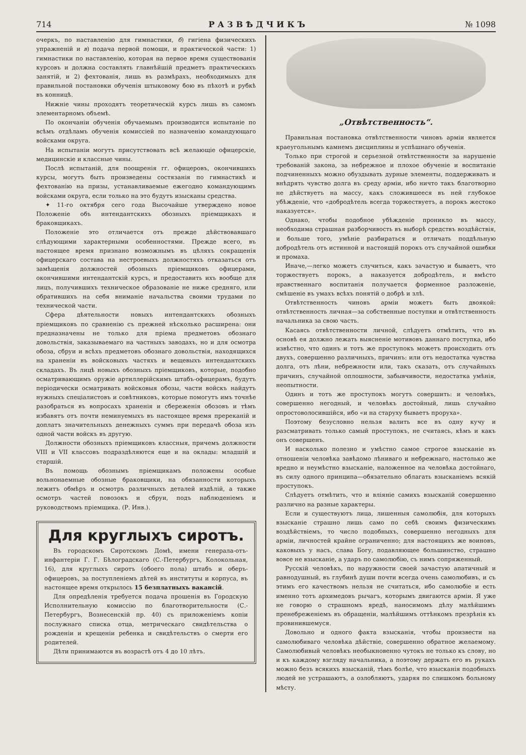714 РАЗВѢДЧИКЪ № 1098
очеркъ, по наставленію для гимнастики, б) гигіена физическихъ упражненій и в) подача первой помощи, и практической части: 1) гимнастики по наставленію, которая на первое время существованія курсовъ и должна составлять главнѣйшій предметъ практическихъ занятій, и 2) фехтованія, лишь въ размѣрахъ, необходимыхъ для правильной постановки обученія штыковому бою въ пѣхотѣ и рубкѣ въ конницѣ.
Нижніе чины проходятъ теоретическій курсъ лишь въ самомъ элементарномъ объемѣ.
По окончаніи обученія обучаемымъ производится испытаніе по всѣмъ отдѣламъ обученія комиссіей по назначенію командующаго войсками округа.
На испытаніи могутъ присутствовать всѣ желающіе офицерскіе, медицинскіе и классные чины.
Послѣ испытаній, для поощренія гг. офицеровъ, окончившихъ курсы, могутъ быть произведены состязанія по гимнастикѣ и фехтованію на призы, устанавливаемые ежегодно командующимъ войсками округа, если только на это будутъ изысканы средства.
✦ 11-го октября сего года Высочайше утверждено новое Положеніе объ интендантскихъ обозныхъ пріемщикахъ и браковщикахъ.
Положеніе это отличается отъ прежде дѣйствовавшаго слѣдующими характерными особенностями. Прежде всего, въ настоящее время признано возможнымъ въ цѣляхъ сокращенія офицерскаго состава на нестроевыхъ должностяхъ отказаться отъ замѣщенія должностей обозныхъ пріемщиковъ офицерами, окончившими интендантскій курсъ, и предоставить ихъ вообще для лицъ, получившихъ техническое образованіе не ниже средняго, или обратившихъ на себя вниманіе начальства своими трудами по технической части.
Сфера дѣятельности новыхъ интендантскихъ обозныхъ пріемщиковъ по сравненію съ прежней нѣсколько расширена: они предназначены не только для пріема предметовъ обознаго довольствія, заказываемаго на частныхъ заводахъ, но и для осмотра обоза, сбруи и всѣхъ предметовъ обознаго довольствія, находящихся на храненіи въ войсковыхъ частяхъ и вещевыхъ интендантскихъ складахъ. Въ лицѣ новыхъ обозныхъ пріемщиковъ, которые, подобно осматривающимъ оружіе артиллерійскимъ штабъ-офицерамъ, будутъ періодически осматривать войсковыя обозы, части войскъ найдутъ нужныхъ спеціалистовъ и совѣтниковъ, которые помогутъ имъ точнѣе разобраться въ вопросахъ храненія и сбереженія обозовъ и тѣмъ избавятъ отъ почти неминуемыхъ въ настоящее время пререканій и доплатъ значительныхъ денежныхъ суммъ при передачѣ обоза изъ одной части войскъ въ другую.
Должности обозныхъ пріемщиковъ классныя, причемъ должности VIII и VII классовъ подраздѣляются еще и на оклады: младшій и старшій.
Въ помощь обознымъ пріемщикамъ положены особые вольнонаемные обозные браковщики, на обязанности которыхъ лежитъ обмѣръ и осмотръ различныхъ деталей издѣлій, а также осмотръ частей повозокъ и сбруи, подъ наблюденіемъ и руководствомъ пріемщика. (Р. Инв.).
Для круглыхъ сиротъ.
Въ городскомъ Сиротскомъ Домѣ, имени генерала-отъ-инфантеріи Г. Г. Бѣлоградскаго (С.-Петербургъ, Колокольная, 16), для круглыхъ сиротъ (обоего пола) штабъ и оберъ-офицеровъ, за поступленіемъ дѣтей въ институты и корпуса, въ настоящее время открылось 15 безплатныхъ вакансій.
Для опредѣленія требуется подача прошенія въ Городскую Исполнительную комиссію по благотворительности (С.-Петербургъ, Вознесенскій пр. 40) съ приложеніемъ копіи послужнаго списка отца, метрическаго свидѣтельства о рожденіи и крещеніи ребенка и свидѣтельствъ о смерти его родителей.
Дѣти принимаются въ возрастѣ отъ 4 до 10 лѣтъ.
„Отвѣтственность“.
Правильная постановка отвѣтственности чиновъ арміи является краеугольнымъ камнемъ дисциплины и успѣшнаго обученія.
Только при строгой и серьезной отвѣтственности за нарушеніе требованій закона, за небрежное и плохое обученіе и воспитаніе подчиненныхъ можно обуздывать дурные элементы, поддерживать и внѣдрять чувство долга въ среду арміи, ибо ничто такъ благотворно не дѣйствуетъ на массу, какъ сложившееся въ ней глубокое убѣжденіе, что «добродѣтель всегда торжествуетъ, а порокъ жестоко наказуется».
Однако, чтобы подобное убѣжденіе проникло въ массу, необходима страшная разборчивость въ выборѣ средствъ воздѣйствія, и больше того, умѣніе разбираться и отличать поддѣльную добродѣтель отъ истинной и настоящій порокъ отъ случайной ошибки и промаха.
Иначе,—легко можетъ случиться, какъ зачастую и бываетъ, что торжествуетъ порокъ, а наказуется добродѣтель, и вмѣсто нравственнаго воспитанія получается форменное разложеніе, смѣшеніе въ умахъ всѣхъ понятій о добрѣ и злѣ.
Отвѣтственность чиновъ арміи можетъ быть двоякой: отвѣтственность личная—за собственные поступки и отвѣтственность начальника за свою часть.
Касаясь отвѣтственности личной, слѣдуетъ отмѣтить, что въ основѣ ея должно лежать выясненіе мотивовъ даннаго поступка, ибо извѣстно, что одинъ и тотъ же проступокъ можетъ происходить отъ двухъ, совершенно различныхъ, причинъ: или отъ недостатка чувства долга, отъ лѣни, небрежности или, такъ сказать, отъ случайныхъ причинъ, случайной оплошности, забывчивости, недостатка умѣнія, неопытности.
Одинъ и тотъ же проступокъ могутъ совершить: и человѣкъ, совершенно негодный, и человѣкъ достойный, лишь случайно опростоволосившійся, ибо «и на старуху бываетъ проруха».
Поэтому безусловно нельзя валить все въ одну кучу и разсматривать только самый проступокъ, не считаясь, кѣмъ и какъ онъ совершенъ.
И насколько полезно и умѣстно самое строгое взысканіе въ отношеніи человѣка завѣдомо лѣниваго и небрежнаго, настолько же вредно и неумѣстно взысканіе, наложенное на человѣка достойнаго, въ силу одного принципа—обязательно облагать взысканіемъ всякій проступокъ.
Слѣдуетъ отмѣтить, что и вліяніе самихъ взысканій совершенно различно на разные характеры.
Если и существуютъ лица, лишенныя самолюбія, для которыхъ взысканіе страшно лишь само по себѣ своимъ физическимъ воздѣйствіемъ, то число подобныхъ, совершенно негодныхъ для арміи, личностей крайне ограниченно; для настоящихъ же воиновъ, каковыхъ у насъ, слава Богу, подавляющее большинство, страшно вовсе не взысканіе, а ударъ по самолюбію, съ нимъ сопряженный.
Русскій человѣкъ, по наружности своей зачастую апатичный и равнодушный, въ глубинѣ души почти всегда очень самолюбивъ, и съ этимъ его качествомъ нельзя не считаться, ибо самолюбіе и есть именно тотъ архимедовъ рычагъ, которымъ двигаются арміи. Я уже не говорю о страшномъ вредѣ, наносимомъ дѣлу малѣйшимъ пренебреженіемъ въ обращеніи, малѣйшимъ оттѣнкомъ презрѣнія къ провинившемуся.
Довольно и одного факта взысканія, чтобы произвести на самолюбиваго человѣка дѣйствіе, совершенно обратное желаемому. Самолюбивый человѣкъ необыкновенно чутокъ не только къ слову, но и къ каждому взгляду начальника, а поэтому держать его въ рукахъ можно безъ всякихъ взысканій, тѣмъ болѣе, что взысканія подобныхъ людей не устрашаютъ, а озлобляютъ, ударяя по слишкомъ больному мѣсту.